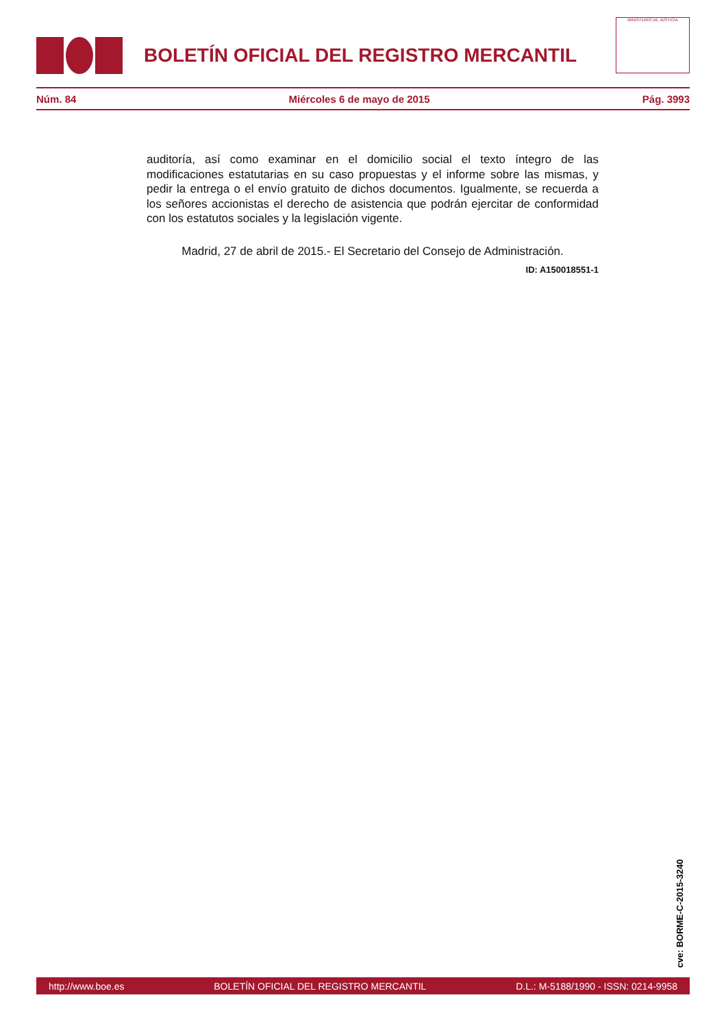BOLETÍN OFICIAL DEL REGISTRO MERCANTIL
MINISTERIO DE JUSTICIA
Núm. 84 Miércoles 6 de mayo de 2015 Pág. 3993
auditoría, así como examinar en el domicilio social el texto íntegro de las modificaciones estatutarias en su caso propuestas y el informe sobre las mismas, y pedir la entrega o el envío gratuito de dichos documentos. Igualmente, se recuerda a los señores accionistas el derecho de asistencia que podrán ejercitar de conformidad con los estatutos sociales y la legislación vigente.
Madrid, 27 de abril de 2015.- El Secretario del Consejo de Administración.
ID: A150018551-1
cve: BORME-C-2015-3240
http://www.boe.es BOLETÍN OFICIAL DEL REGISTRO MERCANTIL D.L.: M-5188/1990 - ISSN: 0214-9958